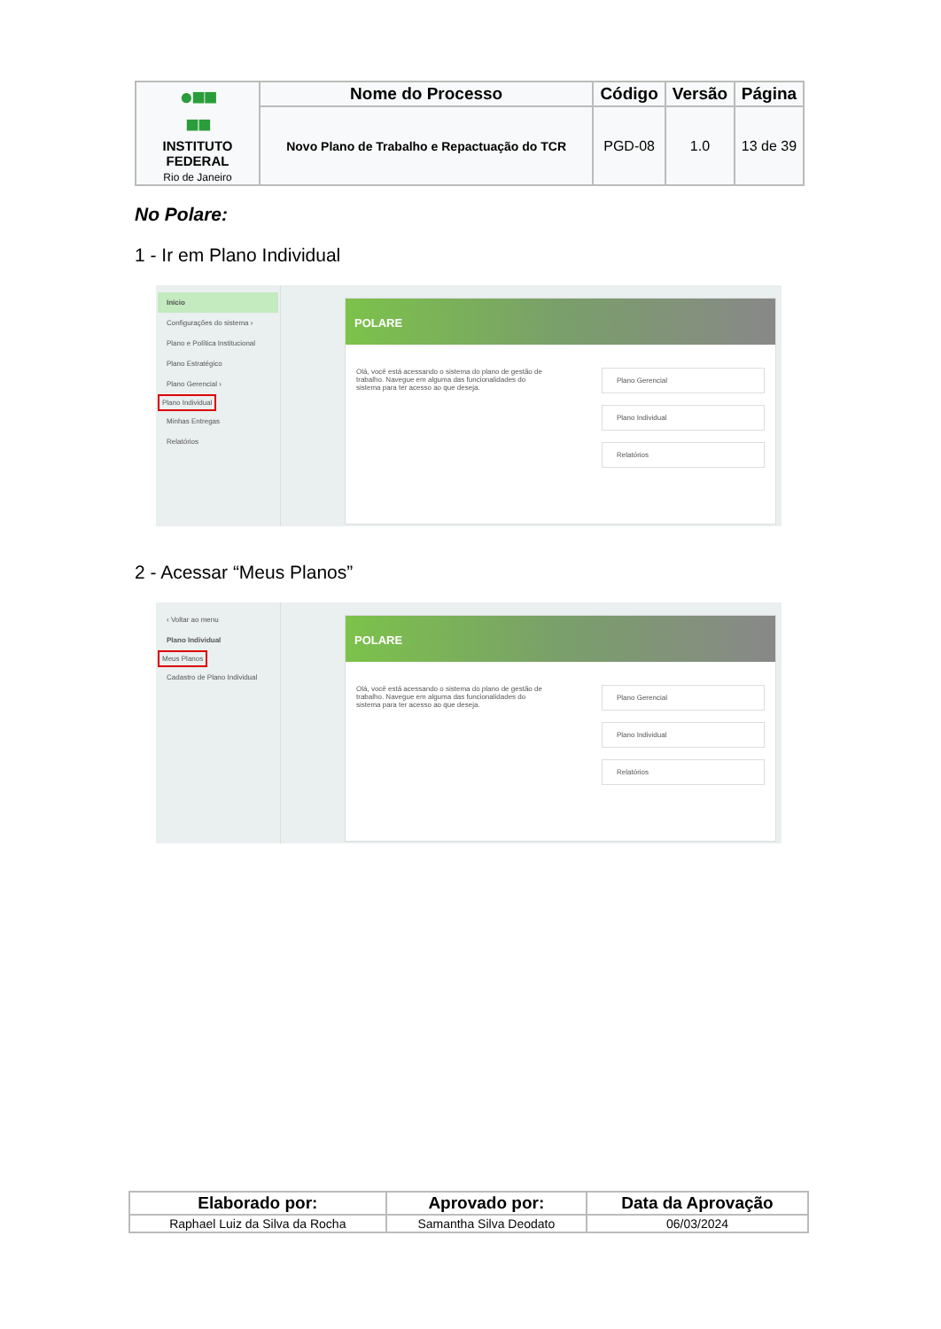| ●■■ ■■ INSTITUTO FEDERAL Rio de Janeiro | Nome do Processo | Código | Versão | Página |
| | Novo Plano de Trabalho e Repactuação do TCR | PGD-08 | 1.0 | 13 de 39 |
No Polare:
1 - Ir em Plano Individual
Início
Configurações do sistema ›
Plano e Política Institucional
Plano Estratégico
Plano Gerencial ›
Plano Individual
Minhas Entregas
Relatórios
POLARE
Olá, você está acessando o sistema do plano de gestão de trabalho. Navegue em alguma das funcionalidades do sistema para ter acesso ao que deseja.
Plano Gerencial
Plano Individual
Relatórios
2 - Acessar “Meus Planos”
‹ Voltar ao menu
Plano Individual
Meus Planos
Cadastro de Plano Individual
POLARE
Olá, você está acessando o sistema do plano de gestão de trabalho. Navegue em alguma das funcionalidades do sistema para ter acesso ao que deseja.
Plano Gerencial
Plano Individual
Relatórios
| Elaborado por: | Aprovado por: | Data da Aprovação |
| --- | --- | --- |
| Raphael Luiz da Silva da Rocha | Samantha Silva Deodato | 06/03/2024 |